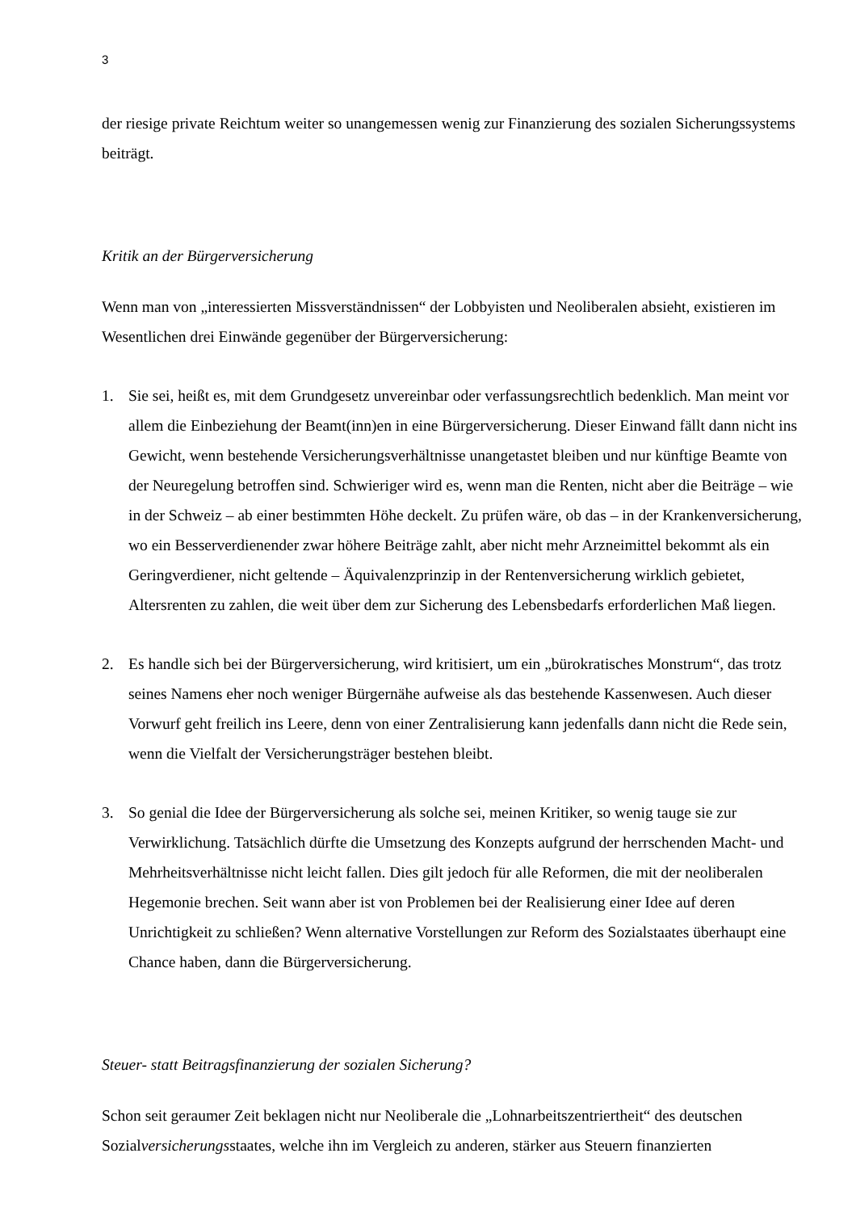3
der riesige private Reichtum weiter so unangemessen wenig zur Finanzierung des sozialen Sicherungssystems beiträgt.
Kritik an der Bürgerversicherung
Wenn man von „interessierten Missverständnissen“ der Lobbyisten und Neoliberalen absieht, existieren im Wesentlichen drei Einwände gegenüber der Bürgerversicherung:
1. Sie sei, heißt es, mit dem Grundgesetz unvereinbar oder verfassungsrechtlich bedenklich. Man meint vor allem die Einbeziehung der Beamt(inn)en in eine Bürgerversicherung. Dieser Einwand fällt dann nicht ins Gewicht, wenn bestehende Versicherungsverhältnisse unangetastet bleiben und nur künftige Beamte von der Neuregelung betroffen sind. Schwieriger wird es, wenn man die Renten, nicht aber die Beiträge – wie in der Schweiz – ab einer bestimmten Höhe deckelt. Zu prüfen wäre, ob das – in der Krankenversicherung, wo ein Besserverdienender zwar höhere Beiträge zahlt, aber nicht mehr Arzneimittel bekommt als ein Geringverdiener, nicht geltende – Äquivalenzprinzip in der Rentenversicherung wirklich gebietet, Altersrenten zu zahlen, die weit über dem zur Sicherung des Lebensbedarfs erforderlichen Maß liegen.
2. Es handle sich bei der Bürgerversicherung, wird kritisiert, um ein „bürokratisches Monstrum“, das trotz seines Namens eher noch weniger Bürgernähe aufweise als das bestehende Kassenwesen. Auch dieser Vorwurf geht freilich ins Leere, denn von einer Zentralisierung kann jedenfalls dann nicht die Rede sein, wenn die Vielfalt der Versicherungsträger bestehen bleibt.
3. So genial die Idee der Bürgerversicherung als solche sei, meinen Kritiker, so wenig tauge sie zur Verwirklichung. Tatsächlich dürfte die Umsetzung des Konzepts aufgrund der herrschenden Macht- und Mehrheitsverhältnisse nicht leicht fallen. Dies gilt jedoch für alle Reformen, die mit der neoliberalen Hegemonie brechen. Seit wann aber ist von Problemen bei der Realisierung einer Idee auf deren Unrichtigkeit zu schließen? Wenn alternative Vorstellungen zur Reform des Sozialstaates überhaupt eine Chance haben, dann die Bürgerversicherung.
Steuer- statt Beitragsfinanzierung der sozialen Sicherung?
Schon seit geraumer Zeit beklagen nicht nur Neoliberale die „Lohnarbeitszentriertheit“ des deutschen Sozialversicherungsstaates, welche ihn im Vergleich zu anderen, stärker aus Steuern finanzierten